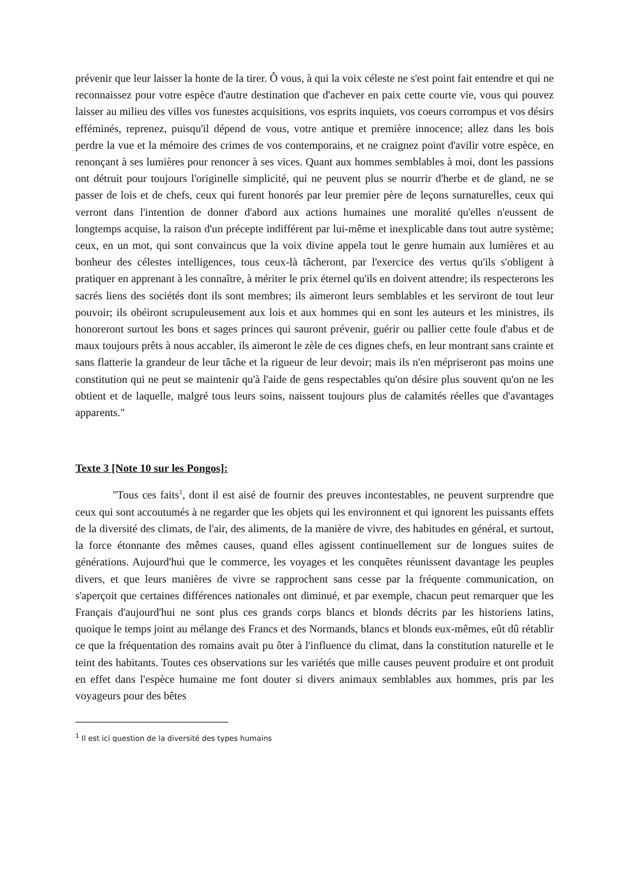prévenir que leur laisser la honte de la tirer. Ô vous, à qui la voix céleste ne s'est point fait entendre et qui ne reconnaissez pour votre espèce d'autre destination que d'achever en paix cette courte vie, vous qui pouvez laisser au milieu des villes vos funestes acquisitions, vos esprits inquiets, vos coeurs corrompus et vos désirs efféminés, reprenez, puisqu'il dépend de vous, votre antique et première innocence; allez dans les bois perdre la vue et la mémoire des crimes de vos contemporains, et ne craignez point d'avilir votre espèce, en renonçant à ses lumières pour renoncer à ses vices. Quant aux hommes semblables à moi, dont les passions ont détruit pour toujours l'originelle simplicité, qui ne peuvent plus se nourrir d'herbe et de gland, ne se passer de lois et de chefs, ceux qui furent honorés par leur premier père de leçons surnaturelles, ceux qui verront dans l'intention de donner d'abord aux actions humaines une moralité qu'elles n'eussent de longtemps acquise, la raison d'un précepte indifférent par lui-même et inexplicable dans tout autre système; ceux, en un mot, qui sont convaincus que la voix divine appela tout le genre humain aux lumières et au bonheur des célestes intelligences, tous ceux-là tâcheront, par l'exercice des vertus qu'ils s'obligent à pratiquer en apprenant à les connaître, à mériter le prix éternel qu'ils en doivent attendre; ils respecterons les sacrés liens des sociétés dont ils sont membres; ils aimeront leurs semblables et les serviront de tout leur pouvoir; ils obéiront scrupuleusement aux lois et aux hommes qui en sont les auteurs et les ministres, ils honoreront surtout les bons et sages princes qui sauront prévenir, guérir ou pallier cette foule d'abus et de maux toujours prêts à nous accabler, ils aimeront le zèle de ces dignes chefs, en leur montrant sans crainte et sans flatterie la grandeur de leur tâche et la rigueur de leur devoir; mais ils n'en mépriseront pas moins une constitution qui ne peut se maintenir qu'à l'aide de gens respectables qu'on désire plus souvent qu'on ne les obtient et de laquelle, malgré tous leurs soins, naissent toujours plus de calamités réelles que d'avantages apparents."
Texte 3 [Note 10 sur les Pongos]:
"Tous ces faits<sup>1</sup>, dont il est aisé de fournir des preuves incontestables, ne peuvent surprendre que ceux qui sont accoutumés à ne regarder que les objets qui les environnent et qui ignorent les puissants effets de la diversité des climats, de l'air, des aliments, de la manière de vivre, des habitudes en général, et surtout, la force étonnante des mêmes causes, quand elles agissent continuellement sur de longues suites de générations. Aujourd'hui que le commerce, les voyages et les conquêtes réunissent davantage les peuples divers, et que leurs manières de vivre se rapprochent sans cesse par la fréquente communication, on s'aperçoit que certaines différences nationales ont diminué, et par exemple, chacun peut remarquer que les Français d'aujourd'hui ne sont plus ces grands corps blancs et blonds décrits par les historiens latins, quoique le temps joint au mélange des Francs et des Normands, blancs et blonds eux-mêmes, eût dû rétablir ce que la fréquentation des romains avait pu ôter à l'influence du climat, dans la constitution naturelle et le teint des habitants. Toutes ces observations sur les variétés que mille causes peuvent produire et ont produit en effet dans l'espèce humaine me font douter si divers animaux semblables aux hommes, pris par les voyageurs pour des bêtes
<sup>1</sup> Il est ici question de la diversité des types humains